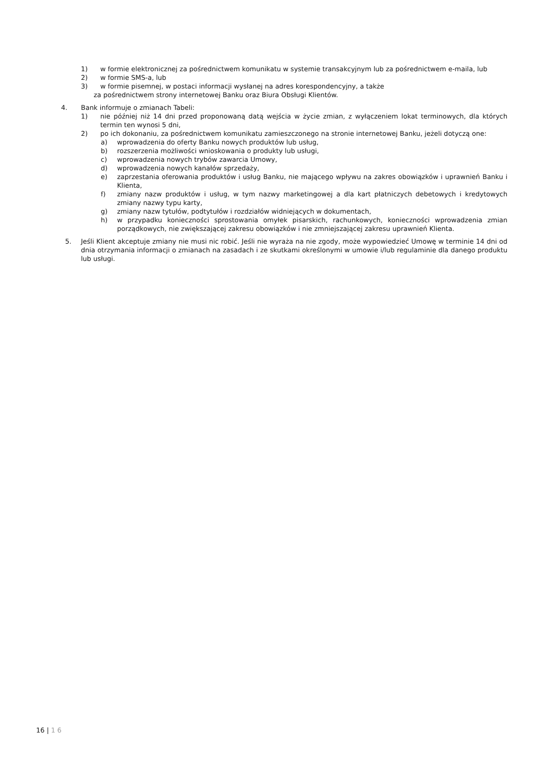1) w formie elektronicznej za pośrednictwem komunikatu w systemie transakcyjnym lub za pośrednictwem e-maila, lub
2) w formie SMS-a, lub
3) w formie pisemnej, w postaci informacji wysłanej na adres korespondencyjny, a także
za pośrednictwem strony internetowej Banku oraz Biura Obsługi Klientów.
4. Bank informuje o zmianach Tabeli:
1) nie później niż 14 dni przed proponowaną datą wejścia w życie zmian, z wyłączeniem lokat terminowych, dla których termin ten wynosi 5 dni,
2) po ich dokonaniu, za pośrednictwem komunikatu zamieszczonego na stronie internetowej Banku, jeżeli dotyczą one:
a) wprowadzenia do oferty Banku nowych produktów lub usług,
b) rozszerzenia możliwości wnioskowania o produkty lub usługi,
c) wprowadzenia nowych trybów zawarcia Umowy,
d) wprowadzenia nowych kanałów sprzedaży,
e) zaprzestania oferowania produktów i usług Banku, nie mającego wpływu na zakres obowiązków i uprawnień Banku i Klienta,
f) zmiany nazw produktów i usług, w tym nazwy marketingowej a dla kart płatniczych debetowych i kredytowych zmiany nazwy typu karty,
g) zmiany nazw tytułów, podtytułów i rozdziałów widniejących w dokumentach,
h) w przypadku konieczności sprostowania omyłek pisarskich, rachunkowych, konieczności wprowadzenia zmian porządkowych, nie zwiększającej zakresu obowiązków i nie zmniejszającej zakresu uprawnień Klienta.
5. Jeśli Klient akceptuje zmiany nie musi nic robić. Jeśli nie wyraża na nie zgody, może wypowiedzieć Umowę w terminie 14 dni od dnia otrzymania informacji o zmianach na zasadach i ze skutkami określonymi w umowie i/lub regulaminie dla danego produktu lub usługi.
16 | 1 6